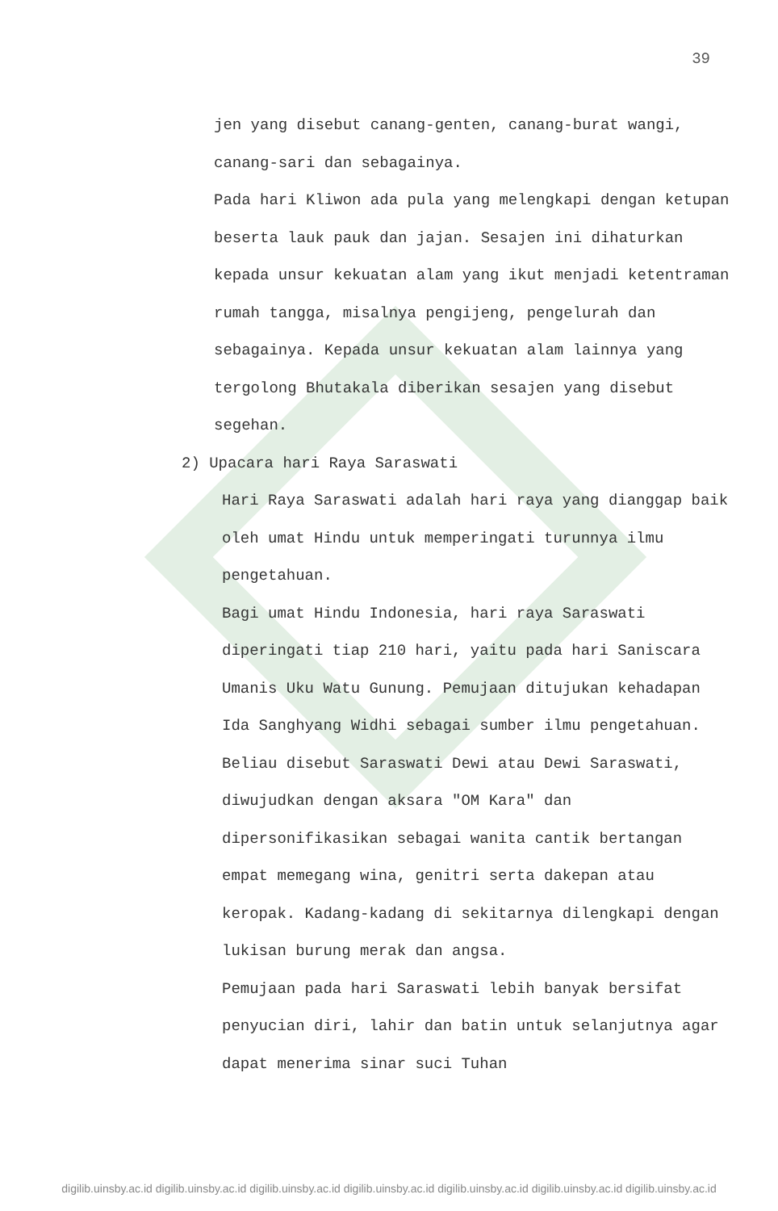39
jen yang disebut canang-genten, canang-burat wangi, canang-sari dan sebagainya.
Pada hari Kliwon ada pula yang melengkapi dengan ketupan beserta lauk pauk dan jajan. Sesajen ini dihaturkan kepada unsur kekuatan alam yang ikut menjadi ketentraman rumah tangga, misalnya pengijeng, pengelurah dan sebagainya. Kepada unsur kekuatan alam lainnya yang tergolong Bhutakala diberikan sesajen yang disebut segehan.
2) Upacara hari Raya Saraswati
Hari Raya Saraswati adalah hari raya yang dianggap baik oleh umat Hindu untuk memperingati turunnya ilmu pengetahuan.
Bagi umat Hindu Indonesia, hari raya Saraswati diperingati tiap 210 hari, yaitu pada hari Saniscara Umanis Uku Watu Gunung. Pemujaan ditujukan kehadapan Ida Sanghyang Widhi sebagai sumber ilmu pengetahuan. Beliau disebut Saraswati Dewi atau Dewi Saraswati, diwujudkan dengan aksara "OM Kara" dan dipersonifikasikan sebagai wanita cantik bertangan empat memegang wina, genitri serta dakepan atau keropak. Kadang-kadang di sekitarnya dilengkapi dengan lukisan burung merak dan angsa.
Pemujaan pada hari Saraswati lebih banyak bersifat penyucian diri, lahir dan batin untuk selanjutnya agar dapat menerima sinar suci Tuhan
digilib.uinsby.ac.id digilib.uinsby.ac.id digilib.uinsby.ac.id digilib.uinsby.ac.id digilib.uinsby.ac.id digilib.uinsby.ac.id digilib.uinsby.ac.id